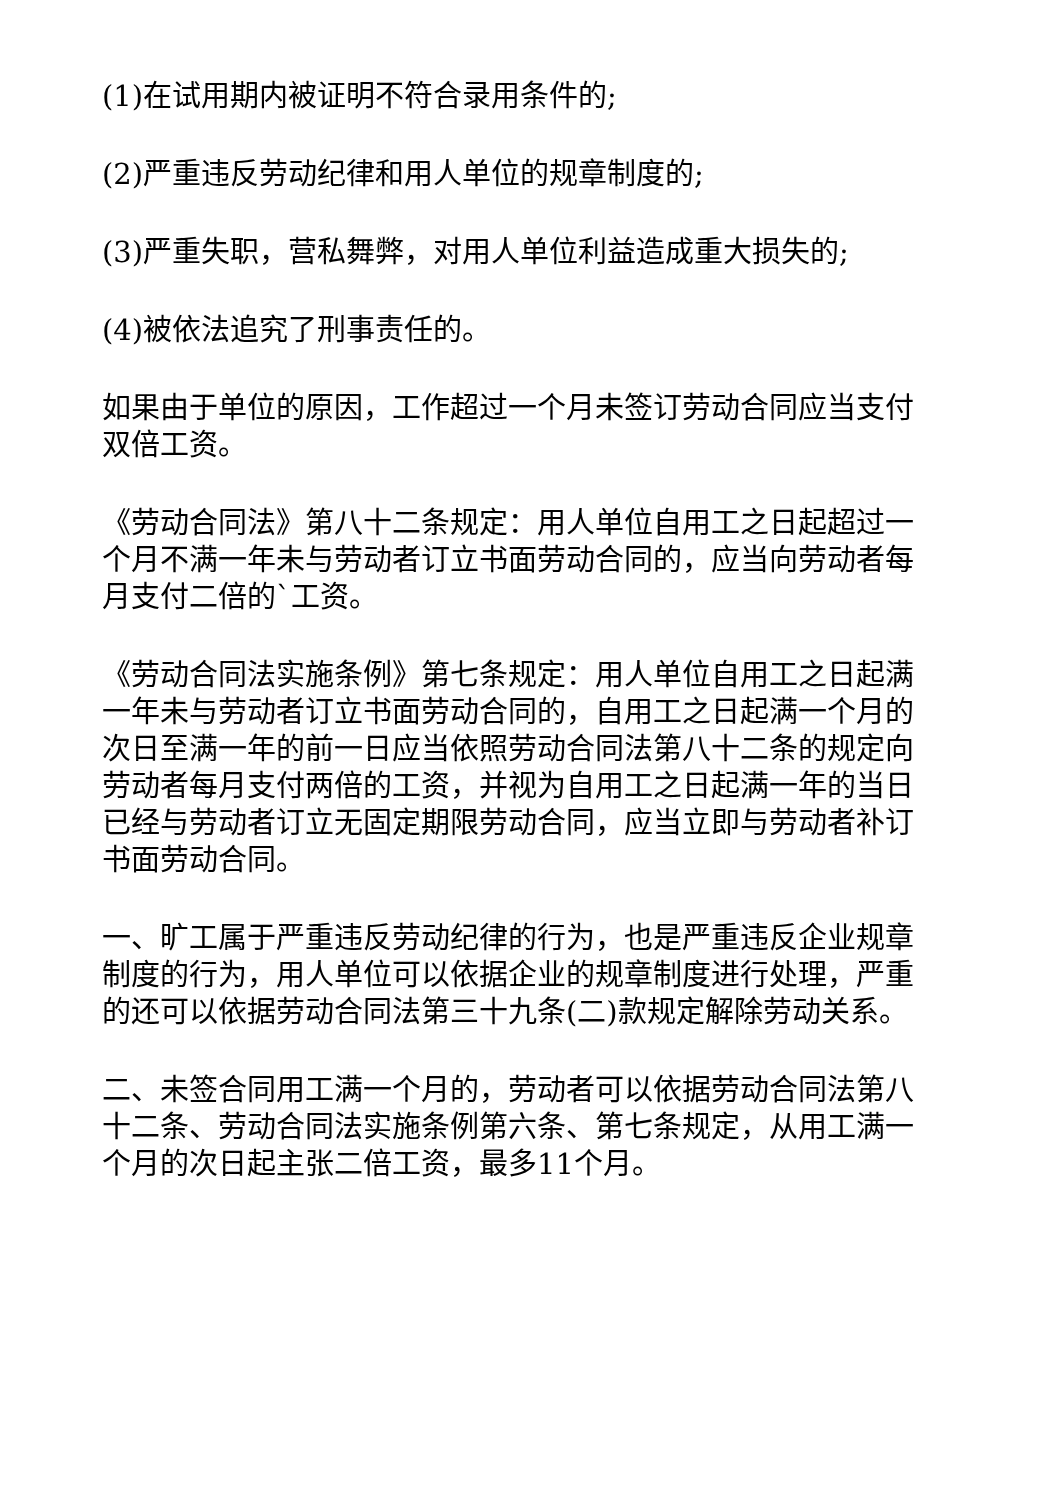(1)在试用期内被证明不符合录用条件的;
(2)严重违反劳动纪律和用人单位的规章制度的;
(3)严重失职，营私舞弊，对用人单位利益造成重大损失的;
(4)被依法追究了刑事责任的。
如果由于单位的原因，工作超过一个月未签订劳动合同应当支付双倍工资。
《劳动合同法》第八十二条规定：用人单位自用工之日起超过一个月不满一年未与劳动者订立书面劳动合同的，应当向劳动者每月支付二倍的`工资。
《劳动合同法实施条例》第七条规定：用人单位自用工之日起满一年未与劳动者订立书面劳动合同的，自用工之日起满一个月的次日至满一年的前一日应当依照劳动合同法第八十二条的规定向劳动者每月支付两倍的工资，并视为自用工之日起满一年的当日已经与劳动者订立无固定期限劳动合同，应当立即与劳动者补订书面劳动合同。
一、旷工属于严重违反劳动纪律的行为，也是严重违反企业规章制度的行为，用人单位可以依据企业的规章制度进行处理，严重的还可以依据劳动合同法第三十九条(二)款规定解除劳动关系。
二、未签合同用工满一个月的，劳动者可以依据劳动合同法第八十二条、劳动合同法实施条例第六条、第七条规定，从用工满一个月的次日起主张二倍工资，最多11个月。